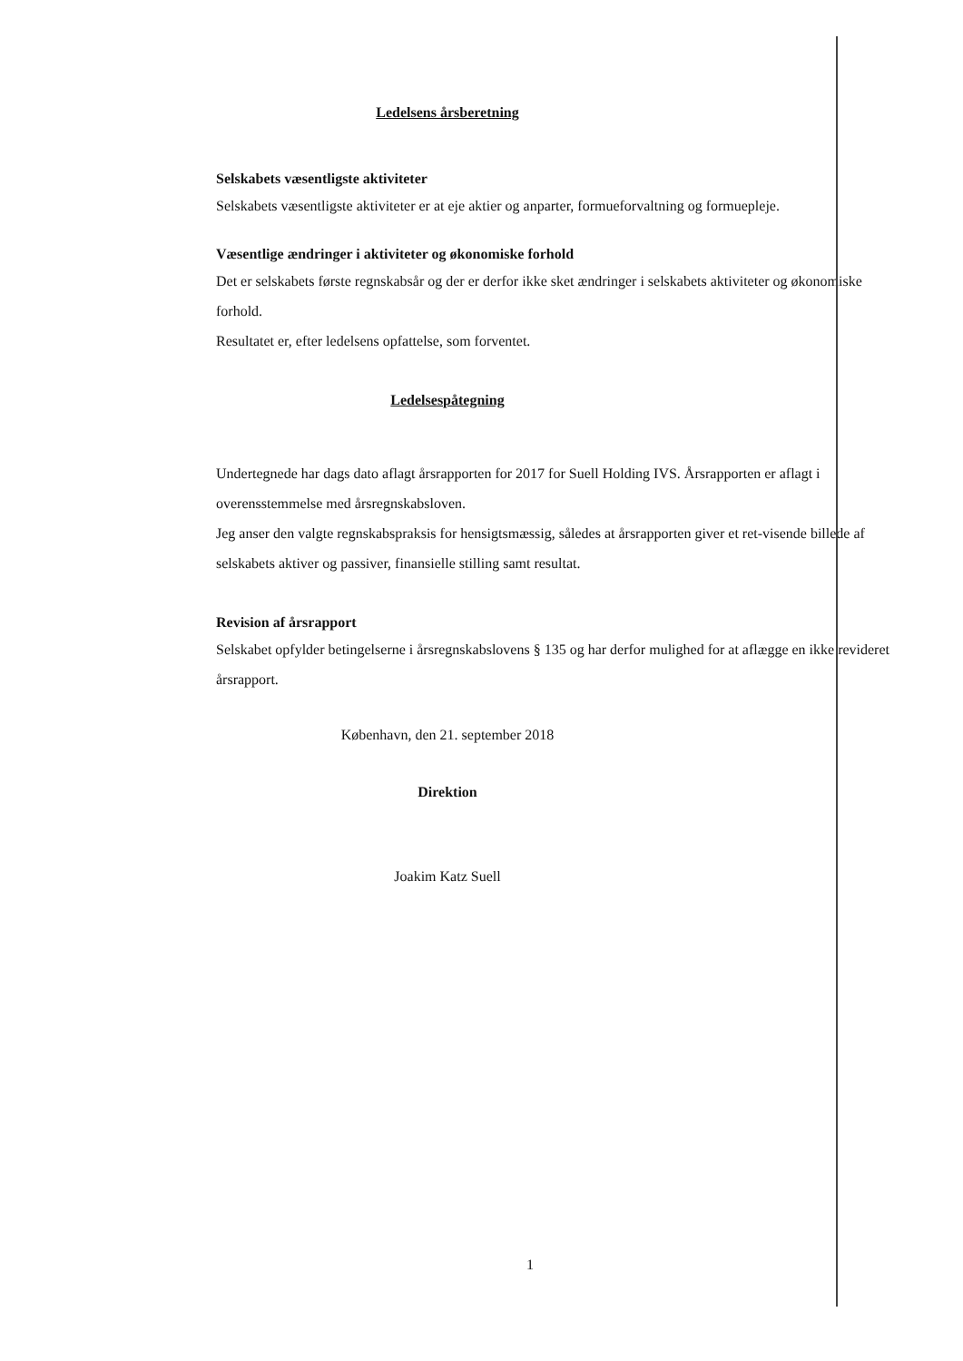Ledelsens årsberetning
Selskabets væsentligste aktiviteter
Selskabets væsentligste aktiviteter er at eje aktier og anparter, formueforvaltning og formuepleje.
Væsentlige ændringer i aktiviteter og økonomiske forhold
Det er selskabets første regnskabsår og der er derfor ikke sket ændringer i selskabets aktiviteter og økonomiske forhold.
Resultatet er, efter ledelsens opfattelse, som forventet.
Ledelsespåtegning
Undertegnede har dags dato aflagt årsrapporten for 2017 for Suell Holding IVS. Årsrapporten er aflagt i overensstemmelse med årsregnskabsloven.
Jeg anser den valgte regnskabspraksis for hensigtsmæssig, således at årsrapporten giver et ret-visende billede af selskabets aktiver og passiver, finansielle stilling samt resultat.
Revision af årsrapport
Selskabet opfylder betingelserne i årsregnskabslovens § 135 og har derfor mulighed for at aflægge en ikke revideret årsrapport.
København, den 21. september 2018
Direktion
Joakim Katz Suell
1